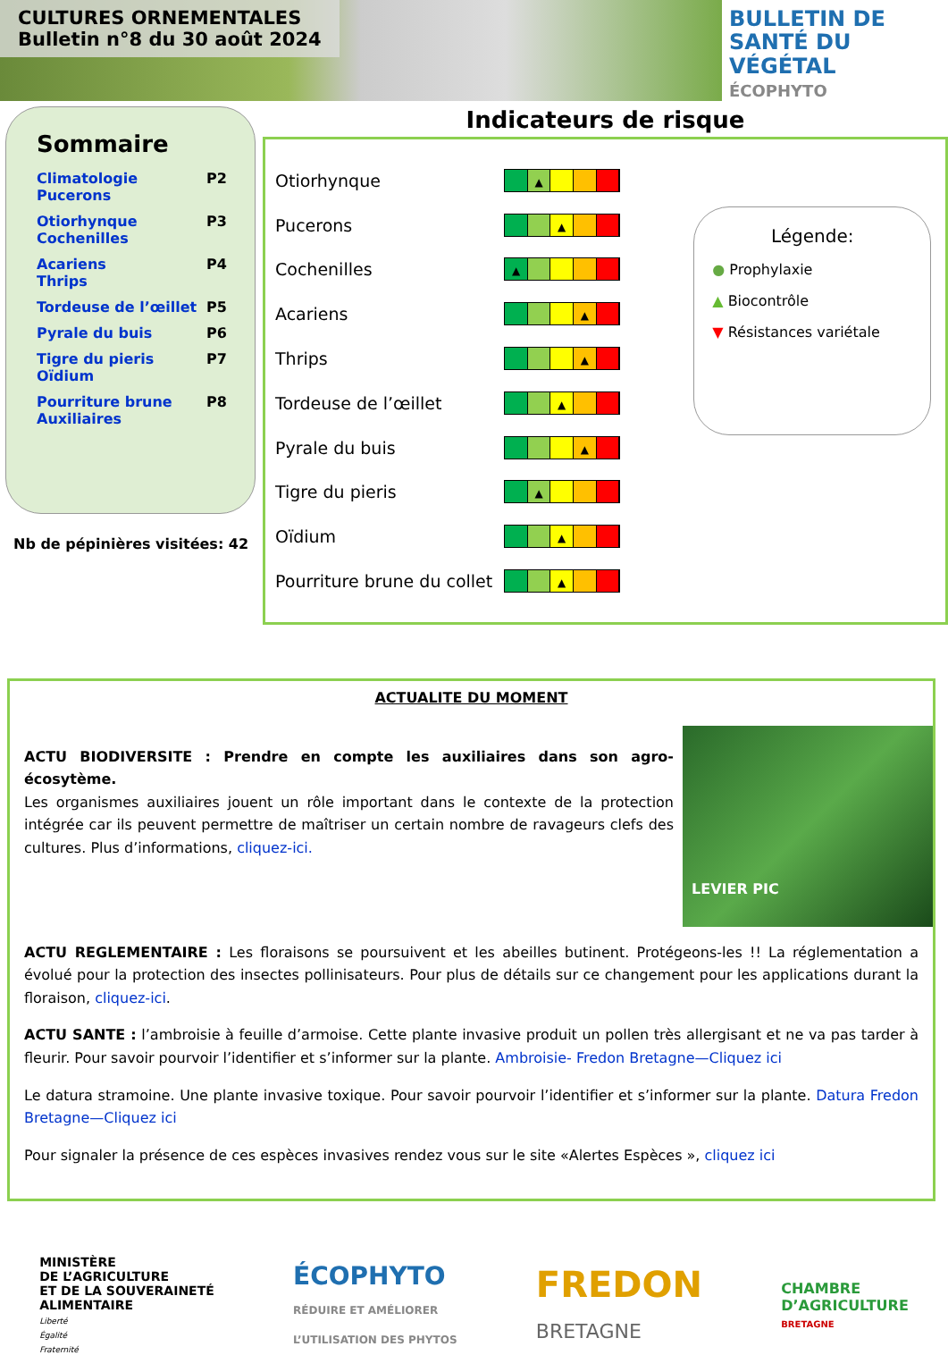CULTURES ORNEMENTALES
Bulletin n°8 du 30 août 2024
BULLETIN DE
SANTÉ DU VÉGÉTAL
ÉCOPHYTO
Sommaire
| Climatologie Pucerons | P2 |
| Otiorhynque Cochenilles | P3 |
| Acariens Thrips | P4 |
| Tordeuse de l’œillet | P5 |
| Pyrale du buis | P6 |
| Tigre du pieris Oïdium | P7 |
| Pourriture brune Auxiliaires | P8 |
Nb de pépinières visitées: 42
Indicateurs de risque
| Otiorhynque | ▲ |
| Pucerons | ▲ |
| Cochenilles | ▲ |
| Acariens | ▲ |
| Thrips | ▲ |
| Tordeuse de l’œillet | ▲ |
| Pyrale du buis | ▲ |
| Tigre du pieris | ▲ |
| Oïdium | ▲ |
| Pourriture brune du collet | ▲ |
Légende:
● Prophylaxie
▲ Biocontrôle
▼ Résistances variétale
ACTUALITE DU MOMENT
LEVIER PIC
ACTU BIODIVERSITE : Prendre en compte les auxiliaires dans son agro-écosytème.
Les organismes auxiliaires jouent un rôle important dans le contexte de la protection intégrée car ils peuvent permettre de maîtriser un certain nombre de ravageurs clefs des cultures. Plus d’informations, cliquez-ici.
ACTU REGLEMENTAIRE : Les floraisons se poursuivent et les abeilles butinent. Protégeons-les !! La réglementation a évolué pour la protection des insectes pollinisateurs. Pour plus de détails sur ce changement pour les applications durant la floraison, cliquez-ici.
ACTU SANTE : l’ambroisie à feuille d’armoise. Cette plante invasive produit un pollen très allergisant et ne va pas tarder à fleurir. Pour savoir pourvoir l’identifier et s’informer sur la plante. Ambroisie- Fredon Bretagne—Cliquez ici
Le datura stramoine. Une plante invasive toxique. Pour savoir pourvoir l’identifier et s’informer sur la plante. Datura Fredon Bretagne—Cliquez ici
Pour signaler la présence de ces espèces invasives rendez vous sur le site «Alertes Espèces », cliquez ici
MINISTÈRE
DE L’AGRICULTURE
ET DE LA SOUVERAINETÉ
ALIMENTAIRE
Liberté
Égalité
Fraternité
ÉCOPHYTO
RÉDUIRE ET AMÉLIORER
L’UTILISATION DES PHYTOS
FREDON
BRETAGNE
CHAMBRE
D’AGRICULTURE
BRETAGNE